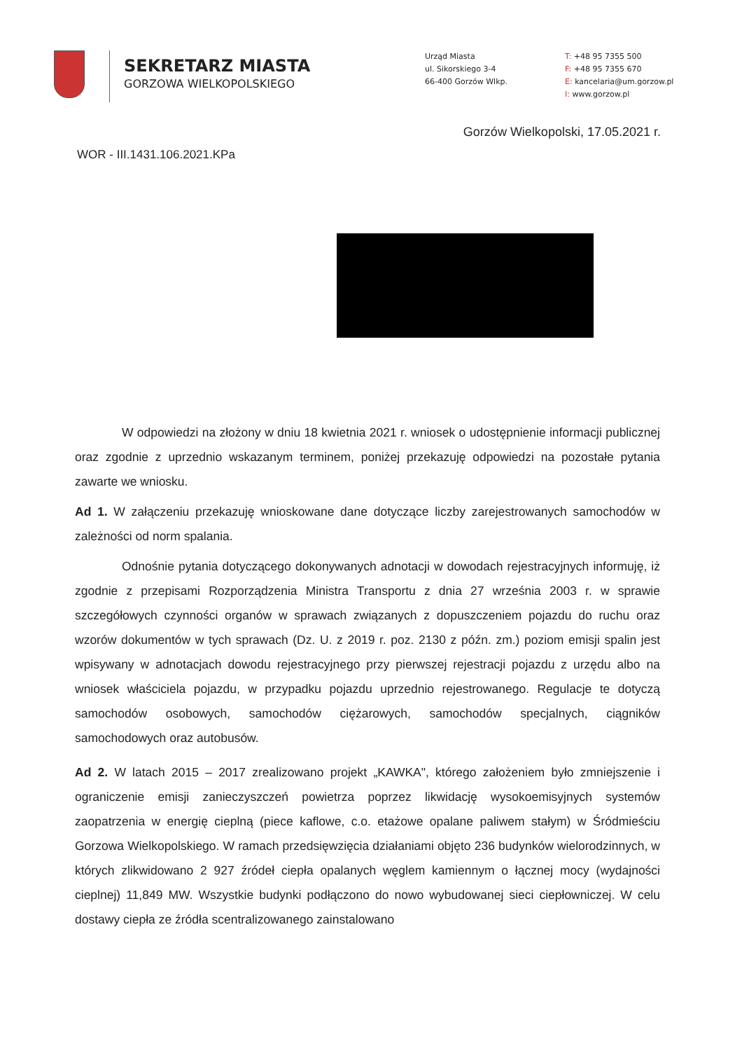SEKRETARZ MIASTA
GORZOWA WIELKOPOLSKIEGO
Urząd Miasta
ul. Sikorskiego 3-4
66-400 Gorzów Wlkp.
T: +48 95 7355 500
F: +48 95 7355 670
E: kancelaria@um.gorzow.pl
I: www.gorzow.pl
Gorzów Wielkopolski, 17.05.2021 r.
WOR - III.1431.106.2021.KPa
W odpowiedzi na złożony w dniu 18 kwietnia 2021 r. wniosek o udostępnienie informacji publicznej oraz zgodnie z uprzednio wskazanym terminem, poniżej przekazuję odpowiedzi na pozostałe pytania zawarte we wniosku.
Ad 1. W załączeniu przekazuję wnioskowane dane dotyczące liczby zarejestrowanych samochodów w zależności od norm spalania.
Odnośnie pytania dotyczącego dokonywanych adnotacji w dowodach rejestracyjnych informuję, iż zgodnie z przepisami Rozporządzenia Ministra Transportu z dnia 27 września 2003 r. w sprawie szczegółowych czynności organów w sprawach związanych z dopuszczeniem pojazdu do ruchu oraz wzorów dokumentów w tych sprawach (Dz. U. z 2019 r. poz. 2130 z późn. zm.) poziom emisji spalin jest wpisywany w adnotacjach dowodu rejestracyjnego przy pierwszej rejestracji pojazdu z urzędu albo na wniosek właściciela pojazdu, w przypadku pojazdu uprzednio rejestrowanego. Regulacje te dotyczą samochodów osobowych, samochodów ciężarowych, samochodów specjalnych, ciągników samochodowych oraz autobusów.
Ad 2. W latach 2015 – 2017 zrealizowano projekt „KAWKA", którego założeniem było zmniejszenie i ograniczenie emisji zanieczyszczeń powietrza poprzez likwidację wysokoemisyjnych systemów zaopatrzenia w energię cieplną (piece kaflowe, c.o. etażowe opalane paliwem stałym) w Śródmieściu Gorzowa Wielkopolskiego. W ramach przedsięwzięcia działaniami objęto 236 budynków wielorodzinnych, w których zlikwidowano 2 927 źródeł ciepła opalanych węglem kamiennym o łącznej mocy (wydajności cieplnej) 11,849 MW. Wszystkie budynki podłączono do nowo wybudowanej sieci ciepłowniczej. W celu dostawy ciepła ze źródła scentralizowanego zainstalowano